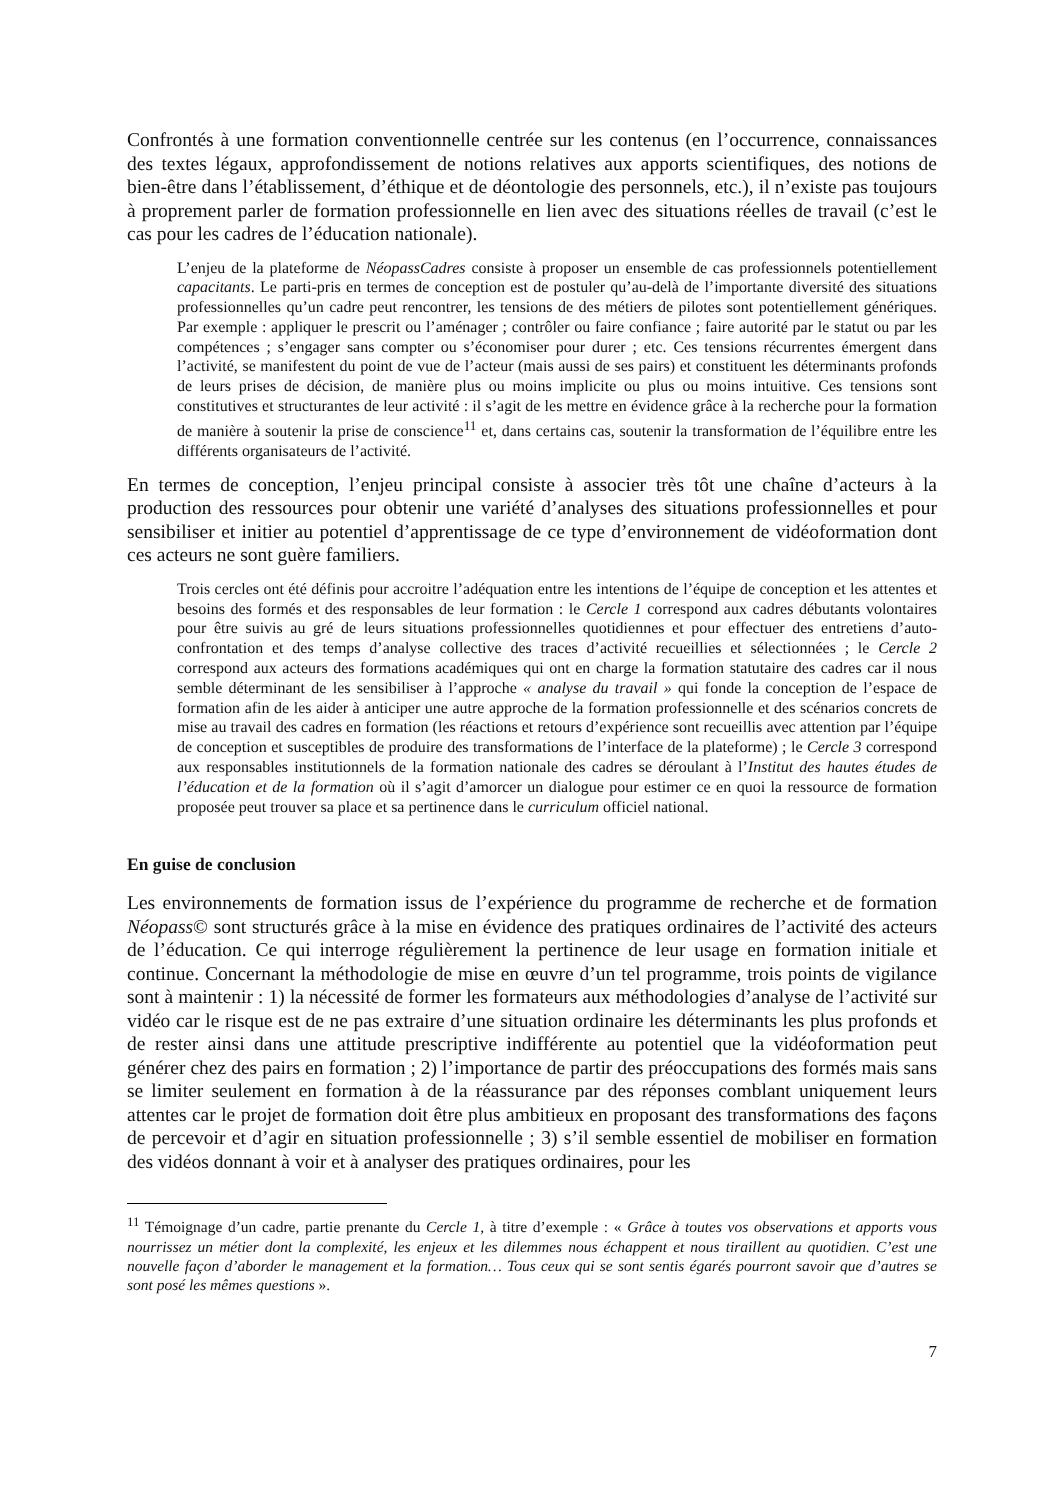Confrontés à une formation conventionnelle centrée sur les contenus (en l’occurrence, connaissances des textes légaux, approfondissement de notions relatives aux apports scientifiques, des notions de bien-être dans l’établissement, d’éthique et de déontologie des personnels, etc.), il n’existe pas toujours à proprement parler de formation professionnelle en lien avec des situations réelles de travail (c’est le cas pour les cadres de l’éducation nationale).
L’enjeu de la plateforme de NéopassCadres consiste à proposer un ensemble de cas professionnels potentiellement capacitants. Le parti-pris en termes de conception est de postuler qu’au-delà de l’importante diversité des situations professionnelles qu’un cadre peut rencontrer, les tensions de des métiers de pilotes sont potentiellement génériques. Par exemple : appliquer le prescrit ou l’aménager ; contrôler ou faire confiance ; faire autorité par le statut ou par les compétences ; s’engager sans compter ou s’économiser pour durer ; etc. Ces tensions récurrentes émergent dans l’activité, se manifestent du point de vue de l’acteur (mais aussi de ses pairs) et constituent les déterminants profonds de leurs prises de décision, de manière plus ou moins implicite ou plus ou moins intuitive. Ces tensions sont constitutives et structurantes de leur activité : il s’agit de les mettre en évidence grâce à la recherche pour la formation de manière à soutenir la prise de conscience<sup>11</sup> et, dans certains cas, soutenir la transformation de l’équilibre entre les différents organisateurs de l’activité.
En termes de conception, l’enjeu principal consiste à associer très tôt une chaîne d’acteurs à la production des ressources pour obtenir une variété d’analyses des situations professionnelles et pour sensibiliser et initier au potentiel d’apprentissage de ce type d’environnement de vidéoformation dont ces acteurs ne sont guère familiers.
Trois cercles ont été définis pour accroitre l’adéquation entre les intentions de l’équipe de conception et les attentes et besoins des formés et des responsables de leur formation : le Cercle 1 correspond aux cadres débutants volontaires pour être suivis au gré de leurs situations professionnelles quotidiennes et pour effectuer des entretiens d’auto-confrontation et des temps d’analyse collective des traces d’activité recueillies et sélectionnées ; le Cercle 2 correspond aux acteurs des formations académiques qui ont en charge la formation statutaire des cadres car il nous semble déterminant de les sensibiliser à l’approche « analyse du travail » qui fonde la conception de l’espace de formation afin de les aider à anticiper une autre approche de la formation professionnelle et des scénarios concrets de mise au travail des cadres en formation (les réactions et retours d’expérience sont recueillis avec attention par l’équipe de conception et susceptibles de produire des transformations de l’interface de la plateforme) ; le Cercle 3 correspond aux responsables institutionnels de la formation nationale des cadres se déroulant à l’Institut des hautes études de l’éducation et de la formation où il s’agit d’amorcer un dialogue pour estimer ce en quoi la ressource de formation proposée peut trouver sa place et sa pertinence dans le curriculum officiel national.
En guise de conclusion
Les environnements de formation issus de l’expérience du programme de recherche et de formation Néopass© sont structurés grâce à la mise en évidence des pratiques ordinaires de l’activité des acteurs de l’éducation. Ce qui interroge régulièrement la pertinence de leur usage en formation initiale et continue. Concernant la méthodologie de mise en œuvre d’un tel programme, trois points de vigilance sont à maintenir : 1) la nécessité de former les formateurs aux méthodologies d’analyse de l’activité sur vidéo car le risque est de ne pas extraire d’une situation ordinaire les déterminants les plus profonds et de rester ainsi dans une attitude prescriptive indifférente au potentiel que la vidéoformation peut générer chez des pairs en formation ; 2) l’importance de partir des préoccupations des formés mais sans se limiter seulement en formation à de la réassurance par des réponses comblant uniquement leurs attentes car le projet de formation doit être plus ambitieux en proposant des transformations des façons de percevoir et d’agir en situation professionnelle ; 3) s’il semble essentiel de mobiliser en formation des vidéos donnant à voir et à analyser des pratiques ordinaires, pour les
<sup>11</sup> Témoignage d’un cadre, partie prenante du Cercle 1, à titre d’exemple : « Grâce à toutes vos observations et apports vous nourrissez un métier dont la complexité, les enjeux et les dilemmes nous échappent et nous tiraillent au quotidien. C’est une nouvelle façon d’aborder le management et la formation… Tous ceux qui se sont sentis égarés pourront savoir que d’autres se sont posé les mêmes questions ».
7